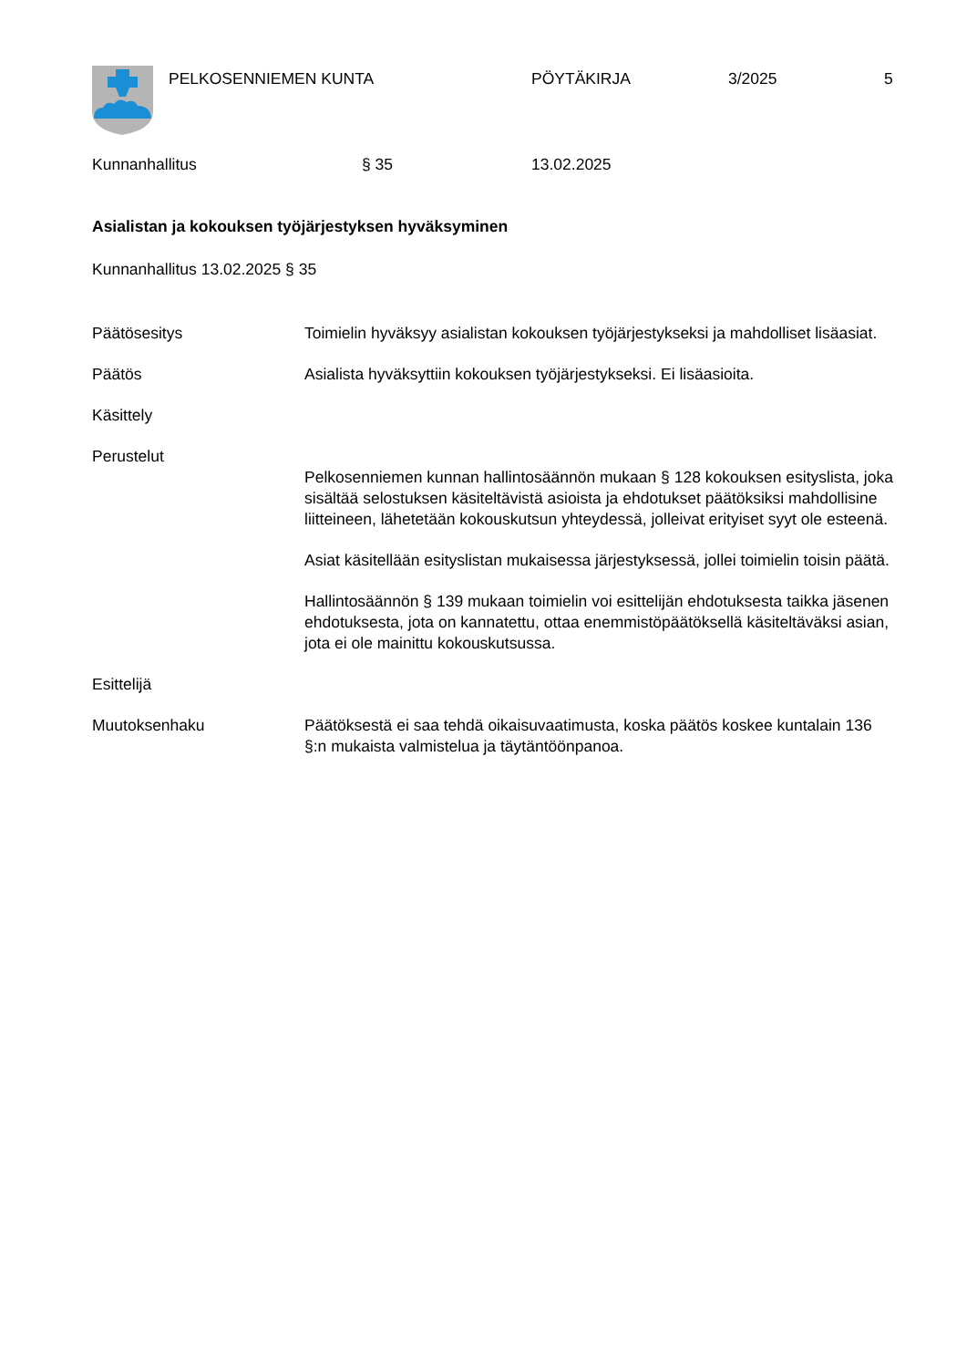PELKOSENNIEMEN KUNTA PÖYTÄKIRJA 3/2025 5
Kunnanhallitus § 35 13.02.2025
Asialistan ja kokouksen työjärjestyksen hyväksyminen
Kunnanhallitus 13.02.2025 § 35
Päätösesitys Toimielin hyväksyy asialistan kokouksen työjärjestykseksi ja mahdolliset lisäasiat.
Päätös Asialista hyväksyttiin kokouksen työjärjestykseksi. Ei lisäasioita.
Käsittely
Perustelut
Pelkosenniemen kunnan hallintosäännön mukaan § 128 kokouksen esityslista, joka sisältää selostuksen käsiteltävistä asioista ja ehdotukset päätöksiksi mahdollisine liitteineen, lähetetään kokouskutsun yhteydessä, jolleivat erityiset syyt ole esteenä.
Asiat käsitellään esityslistan mukaisessa järjestyksessä, jollei toimielin toisin päätä.
Hallintosäännön § 139 mukaan toimielin voi esittelijän ehdotuksesta taikka jäsenen ehdotuksesta, jota on kannatettu, ottaa enemmistöpäätöksellä käsiteltäväksi asian, jota ei ole mainittu kokouskutsussa.
Esittelijä
Muutoksenhaku Päätöksestä ei saa tehdä oikaisuvaatimusta, koska päätös koskee kuntalain 136 §:n mukaista valmistelua ja täytäntöönpanoa.